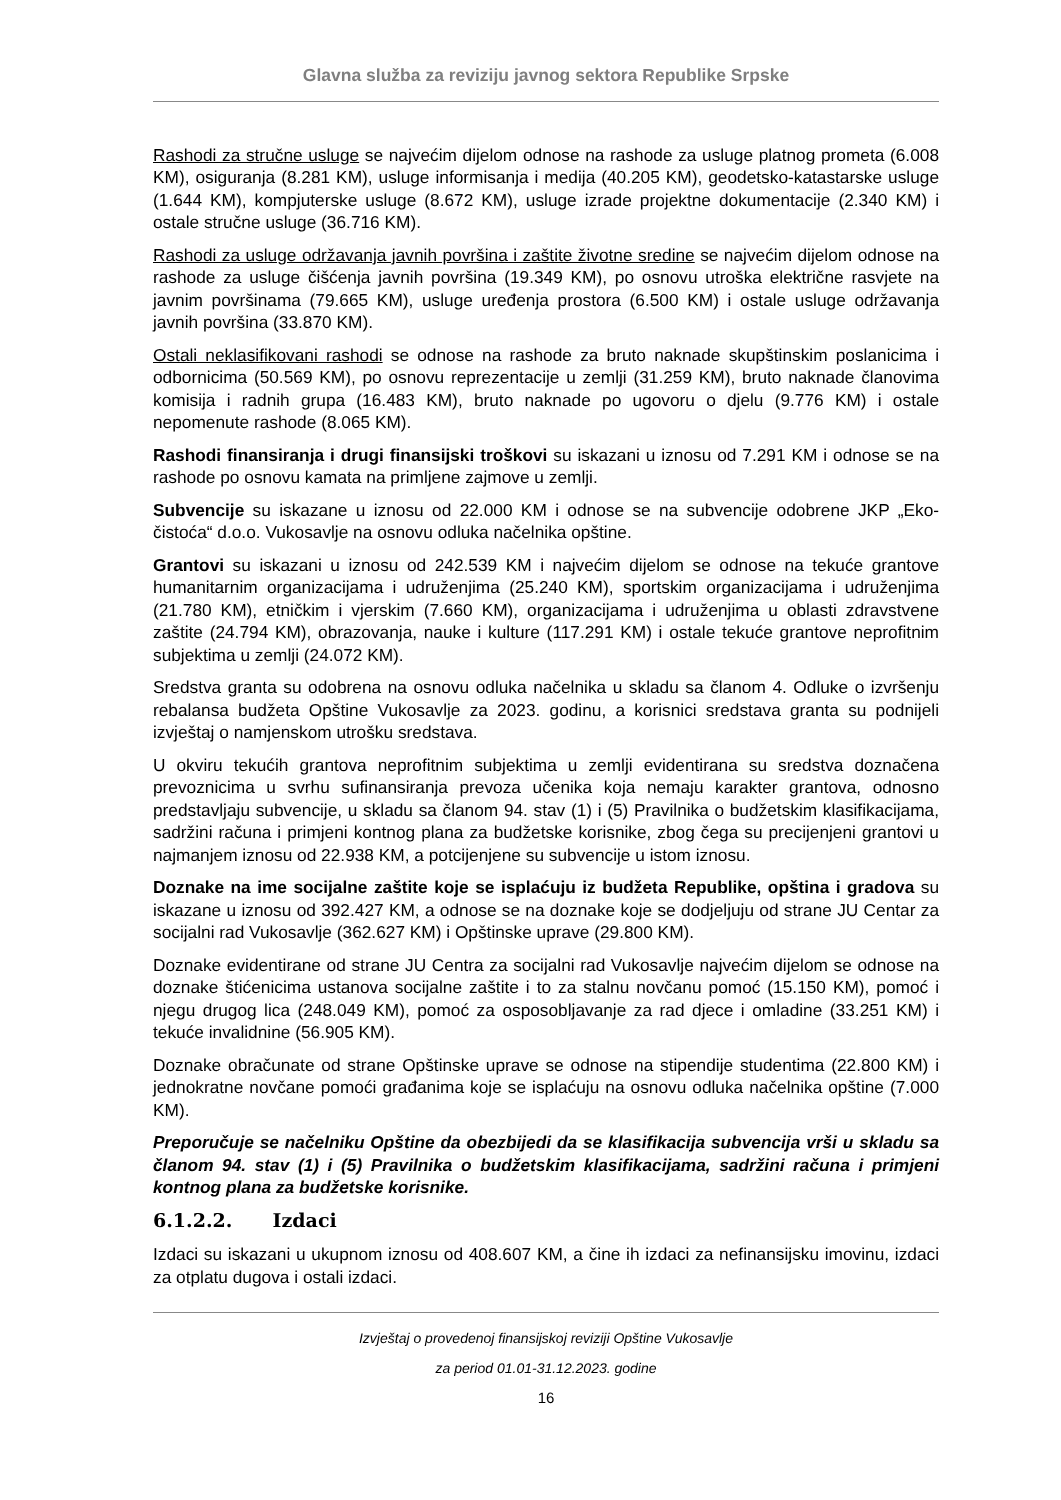Glavna služba za reviziju javnog sektora Republike Srpske
Rashodi za stručne usluge se najvećim dijelom odnose na rashode za usluge platnog prometa (6.008 KM), osiguranja (8.281 KM), usluge informisanja i medija (40.205 KM), geodetsko-katastarske usluge (1.644 KM), kompjuterske usluge (8.672 KM), usluge izrade projektne dokumentacije (2.340 KM) i ostale stručne usluge (36.716 KM).
Rashodi za usluge održavanja javnih površina i zaštite životne sredine se najvećim dijelom odnose na rashode za usluge čišćenja javnih površina (19.349 KM), po osnovu utroška električne rasvjete na javnim površinama (79.665 KM), usluge uređenja prostora (6.500 KM) i ostale usluge održavanja javnih površina (33.870 KM).
Ostali neklasifikovani rashodi se odnose na rashode za bruto naknade skupštinskim poslanicima i odbornicima (50.569 KM), po osnovu reprezentacije u zemlji (31.259 KM), bruto naknade članovima komisija i radnih grupa (16.483 KM), bruto naknade po ugovoru o djelu (9.776 KM) i ostale nepomenute rashode (8.065 KM).
Rashodi finansiranja i drugi finansijski troškovi su iskazani u iznosu od 7.291 KM i odnose se na rashode po osnovu kamata na primljene zajmove u zemlji.
Subvencije su iskazane u iznosu od 22.000 KM i odnose se na subvencije odobrene JKP „Eko-čistoća“ d.o.o. Vukosavlje na osnovu odluka načelnika opštine.
Grantovi su iskazani u iznosu od 242.539 KM i najvećim dijelom se odnose na tekuće grantove humanitarnim organizacijama i udruženjima (25.240 KM), sportskim organizacijama i udruženjima (21.780 KM), etničkim i vjerskim (7.660 KM), organizacijama i udruženjima u oblasti zdravstvene zaštite (24.794 KM), obrazovanja, nauke i kulture (117.291 KM) i ostale tekuće grantove neprofitnim subjektima u zemlji (24.072 KM).
Sredstva granta su odobrena na osnovu odluka načelnika u skladu sa članom 4. Odluke o izvršenju rebalansa budžeta Opštine Vukosavlje za 2023. godinu, a korisnici sredstava granta su podnijeli izvještaj o namjenskom utrošku sredstava.
U okviru tekućih grantova neprofitnim subjektima u zemlji evidentirana su sredstva doznačena prevoznicima u svrhu sufinansiranja prevoza učenika koja nemaju karakter grantova, odnosno predstavljaju subvencije, u skladu sa članom 94. stav (1) i (5) Pravilnika o budžetskim klasifikacijama, sadržini računa i primjeni kontnog plana za budžetske korisnike, zbog čega su precijenjeni grantovi u najmanjem iznosu od 22.938 KM, a potcijenjene su subvencije u istom iznosu.
Doznake na ime socijalne zaštite koje se isplaćuju iz budžeta Republike, opština i gradova su iskazane u iznosu od 392.427 KM, a odnose se na doznake koje se dodjeljuju od strane JU Centar za socijalni rad Vukosavlje (362.627 KM) i Opštinske uprave (29.800 KM).
Doznake evidentirane od strane JU Centra za socijalni rad Vukosavlje najvećim dijelom se odnose na doznake štićenicima ustanova socijalne zaštite i to za stalnu novčanu pomoć (15.150 KM), pomoć i njegu drugog lica (248.049 KM), pomoć za osposobljavanje za rad djece i omladine (33.251 KM) i tekuće invalidnine (56.905 KM).
Doznake obračunate od strane Opštinske uprave se odnose na stipendije studentima (22.800 KM) i jednokratne novčane pomoći građanima koje se isplaćuju na osnovu odluka načelnika opštine (7.000 KM).
Preporučuje se načelniku Opštine da obezbijedi da se klasifikacija subvencija vrši u skladu sa članom 94. stav (1) i (5) Pravilnika o budžetskim klasifikacijama, sadržini računa i primjeni kontnog plana za budžetske korisnike.
6.1.2.2. Izdaci
Izdaci su iskazani u ukupnom iznosu od 408.607 KM, a čine ih izdaci za nefinansijsku imovinu, izdaci za otplatu dugova i ostali izdaci.
Izvještaj o provedenoj finansijskoj reviziji Opštine Vukosavlje
za period 01.01-31.12.2023. godine
16